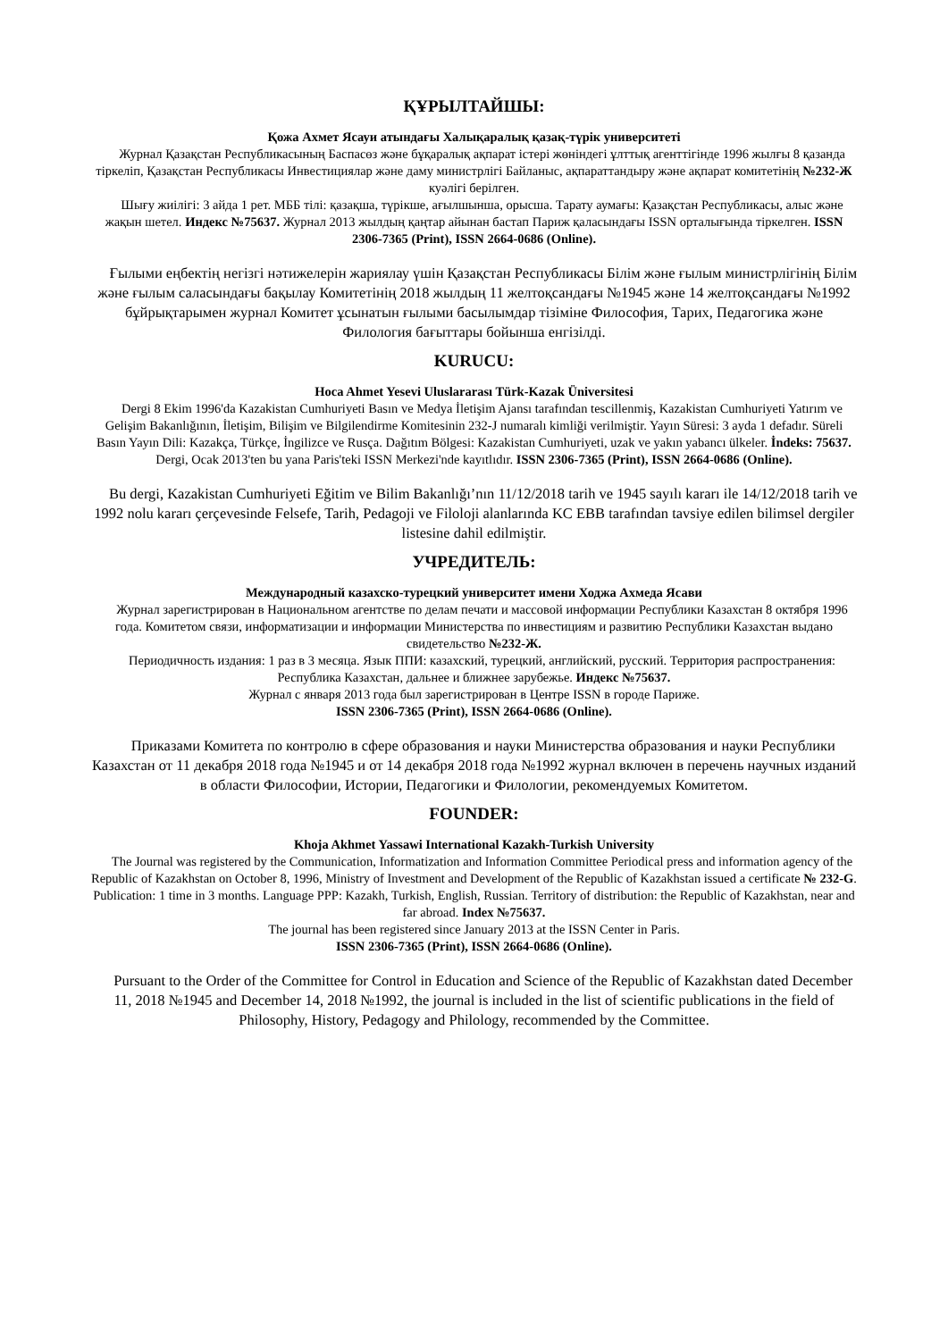ҚҰРЫЛТАЙШЫ:
Қожа Ахмет Ясауи атындағы Халықаралық қазақ-түрік университеті
Журнал Қазақстан Республикасының Баспасөз және бұқаралық ақпарат істері жөніндегі ұлттық агенттігінде 1996 жылғы 8 қазанда тіркеліп, Қазақстан Республикасы Инвестициялар және даму министрлігі Байланыс, ақпараттандыру және ақпарат комитетінің №232-Ж куәлігі берілген.
Шығу жиілігі: 3 айда 1 рет. МББ тілі: қазақша, түрікше, ағылшынша, орысша. Тарату аумағы: Қазақстан Республикасы, алыс және жақын шетел. Индекс №75637. Журнал 2013 жылдың қаңтар айынан бастап Париж қаласындағы ISSN орталығында тіркелген. ISSN 2306-7365 (Print), ISSN 2664-0686 (Online).
Ғылыми еңбектің негізгі нәтижелерін жариялау үшін Қазақстан Республикасы Білім және ғылым министрлігінің Білім және ғылым саласындағы бақылау Комитетінің 2018 жылдың 11 желтоқсандағы №1945 және 14 желтоқсандағы №1992 бұйрықтарымен журнал Комитет ұсынатын ғылыми басылымдар тізіміне Философия, Тарих, Педагогика және Филология бағыттары бойынша енгізілді.
KURUCU:
Hoca Ahmet Yesevi Uluslararası Türk-Kazak Üniversitesi
Dergi 8 Ekim 1996'da Kazakistan Cumhuriyeti Basın ve Medya İletişim Ajansı tarafından tescillenmiş, Kazakistan Cumhuriyeti Yatırım ve Gelişim Bakanlığının, İletişim, Bilişim ve Bilgilendirme Komitesinin 232-J numaralı kimliği verilmiştir. Yayın Süresi: 3 ayda 1 defadır. Süreli Basın Yayın Dili: Kazakça, Türkçe, İngilizce ve Rusça. Dağıtım Bölgesi: Kazakistan Cumhuriyeti, uzak ve yakın yabancı ülkeler. İndeks: 75637. Dergi, Ocak 2013'ten bu yana Paris'teki ISSN Merkezi'nde kayıtlıdır. ISSN 2306-7365 (Print), ISSN 2664-0686 (Online).
Bu dergi, Kazakistan Cumhuriyeti Eğitim ve Bilim Bakanlığı’nın 11/12/2018 tarih ve 1945 sayılı kararı ile 14/12/2018 tarih ve 1992 nolu kararı çerçevesinde Felsefe, Tarih, Pedagoji ve Filoloji alanlarında KC EBB tarafından tavsiye edilen bilimsel dergiler listesine dahil edilmiştir.
УЧРЕДИТЕЛЬ:
Международный казахско-турецкий университет имени Ходжа Ахмеда Ясави
Журнал зарегистрирован в Национальном агентстве по делам печати и массовой информации Республики Казахстан 8 октября 1996 года. Комитетом связи, информатизации и информации Министерства по инвестициям и развитию Республики Казахстан выдано свидетельство №232-Ж.
Периодичность издания: 1 раз в 3 месяца. Язык ППИ: казахский, турецкий, английский, русский. Территория распространения: Республика Казахстан, дальнее и ближнее зарубежье. Индекс №75637.
Журнал с января 2013 года был зарегистрирован в Центре ISSN в городе Париже.
ISSN 2306-7365 (Print), ISSN 2664-0686 (Online).
Приказами Комитета по контролю в сфере образования и науки Министерства образования и науки Республики Казахстан от 11 декабря 2018 года №1945 и от 14 декабря 2018 года №1992 журнал включен в перечень научных изданий в области Философии, Истории, Педагогики и Филологии, рекомендуемых Комитетом.
FOUNDER:
Khoja Akhmet Yassawi International Kazakh-Turkish University
The Journal was registered by the Communication, Informatization and Information Committee Periodical press and information agency of the Republic of Kazakhstan on October 8, 1996, Ministry of Investment and Development of the Republic of Kazakhstan issued a certificate № 232-G. Publication: 1 time in 3 months. Language PPP: Kazakh, Turkish, English, Russian. Territory of distribution: the Republic of Kazakhstan, near and far abroad. Index №75637.
The journal has been registered since January 2013 at the ISSN Center in Paris.
ISSN 2306-7365 (Print), ISSN 2664-0686 (Online).
Pursuant to the Order of the Committee for Control in Education and Science of the Republic of Kazakhstan dated December 11, 2018 №1945 and December 14, 2018 №1992, the journal is included in the list of scientific publications in the field of Philosophy, History, Pedagogy and Philology, recommended by the Committee.